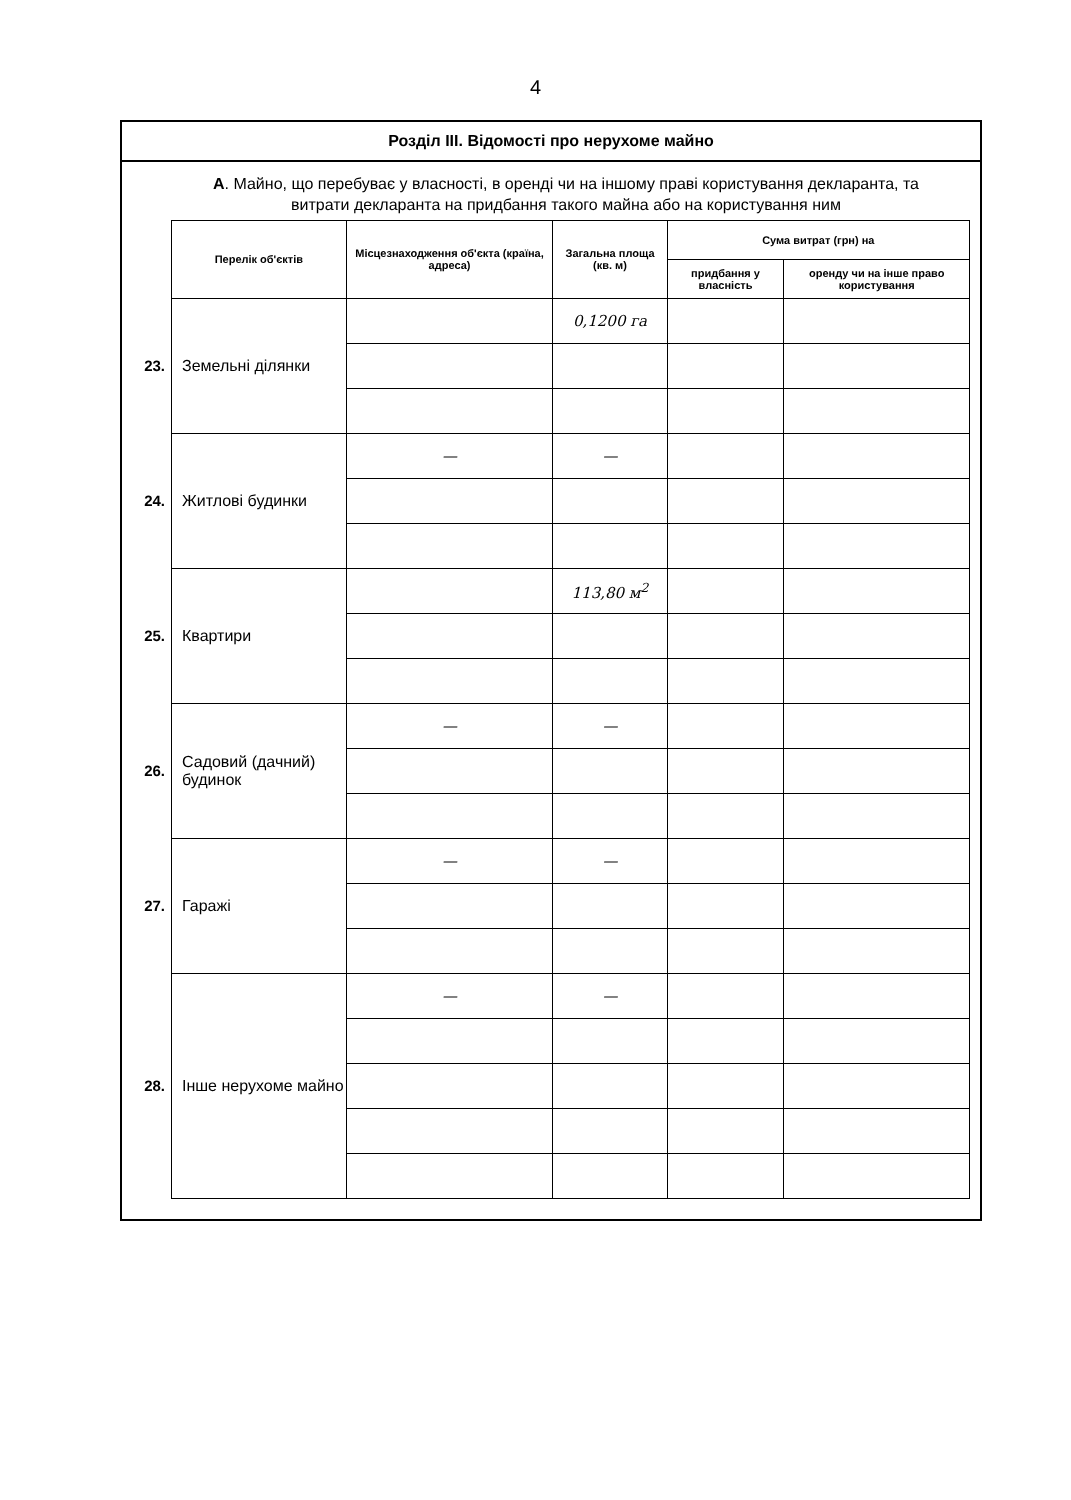4
Розділ III. Відомості про нерухоме майно
А. Майно, що перебуває у власності, в оренді чи на іншому праві користування декларанта, та витрати декларанта на придбання такого майна або на користування ним
| | Перелік об'єктів | Місцезнаходження об'єкта (країна, адреса) | Загальна площа (кв. м) | Сума витрат (грн) на | |
| --- | --- | --- | --- | --- | --- |
| | | | | придбання у власність | оренду чи на інше право користування |
| 23. | Земельні ділянки | | 0,1200 га | | |
| 24. | Житлові будинки | — | — | | |
| 25. | Квартири | | 113,80 м<sup>2</sup> | | |
| 26. | Садовий (дачний) будинок | — | — | | |
| 27. | Гаражі | — | — | | |
| 28. | Інше нерухоме майно | — | — | | |